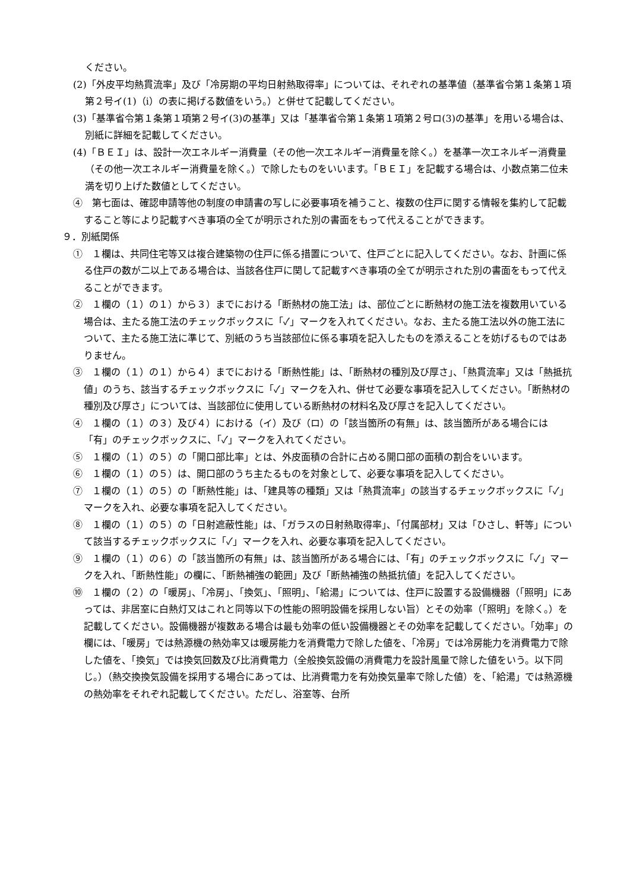ください。
(2)「外皮平均熱貫流率」及び「冷房期の平均日射熱取得率」については、それぞれの基準値（基準省令第１条第１項第２号イ(1)（ⅰ）の表に掲げる数値をいう。）と併せて記載してください。
(3)「基準省令第１条第１項第２号イ(3)の基準」又は「基準省令第１条第１項第２号ロ(3)の基準」を用いる場合は、別紙に詳細を記載してください。
(4)「ＢＥＩ」は、設計一次エネルギー消費量（その他一次エネルギー消費量を除く。）を基準一次エネルギー消費量（その他一次エネルギー消費量を除く。）で除したものをいいます。「ＢＥＩ」を記載する場合は、小数点第二位未満を切り上げた数値としてください。
④　第七面は、確認申請等他の制度の申請書の写しに必要事項を補うこと、複数の住戸に関する情報を集約して記載すること等により記載すべき事項の全てが明示された別の書面をもって代えることができます。
９．別紙関係
①　１欄は、共同住宅等又は複合建築物の住戸に係る措置について、住戸ごとに記入してください。なお、計画に係る住戸の数が二以上である場合は、当該各住戸に関して記載すべき事項の全てが明示された別の書面をもって代えることができます。
②　１欄の（１）の１）から３）までにおける「断熱材の施工法」は、部位ごとに断熱材の施工法を複数用いている場合は、主たる施工法のチェックボックスに「✓」マークを入れてください。なお、主たる施工法以外の施工法について、主たる施工法に準じて、別紙のうち当該部位に係る事項を記入したものを添えることを妨げるものではありません。
③　１欄の（１）の１）から４）までにおける「断熱性能」は、「断熱材の種別及び厚さ」、「熱貫流率」又は「熱抵抗値」のうち、該当するチェックボックスに「✓」マークを入れ、併せて必要な事項を記入してください。「断熱材の種別及び厚さ」については、当該部位に使用している断熱材の材料名及び厚さを記入してください。
④　１欄の（１）の３）及び４）における（イ）及び（ロ）の「該当箇所の有無」は、該当箇所がある場合には「有」のチェックボックスに、「✓」マークを入れてください。
⑤　１欄の（１）の５）の「開口部比率」とは、外皮面積の合計に占める開口部の面積の割合をいいます。
⑥　１欄の（１）の５）は、開口部のうち主たるものを対象として、必要な事項を記入してください。
⑦　１欄の（１）の５）の「断熱性能」は、「建具等の種類」又は「熱貫流率」の該当するチェックボックスに「✓」マークを入れ、必要な事項を記入してください。
⑧　１欄の（１）の５）の「日射遮蔽性能」は、「ガラスの日射熱取得率」、「付属部材」又は「ひさし、軒等」について該当するチェックボックスに「✓」マークを入れ、必要な事項を記入してください。
⑨　１欄の（１）の６）の「該当箇所の有無」は、該当箇所がある場合には、「有」のチェックボックスに「✓」マークを入れ、「断熱性能」の欄に、「断熱補強の範囲」及び「断熱補強の熱抵抗値」を記入してください。
⑩　１欄の（２）の「暖房」、「冷房」、「換気」、「照明」、「給湯」については、住戸に設置する設備機器（「照明」にあっては、非居室に白熱灯又はこれと同等以下の性能の照明設備を採用しない旨）とその効率（「照明」を除く。）を記載してください。設備機器が複数ある場合は最も効率の低い設備機器とその効率を記載してください。「効率」の欄には、「暖房」では熱源機の熱効率又は暖房能力を消費電力で除した値を、「冷房」では冷房能力を消費電力で除した値を、「換気」では換気回数及び比消費電力（全般換気設備の消費電力を設計風量で除した値をいう。以下同じ。）（熱交換換気設備を採用する場合にあっては、比消費電力を有効換気量率で除した値）を、「給湯」では熱源機の熱効率をそれぞれ記載してください。ただし、浴室等、台所